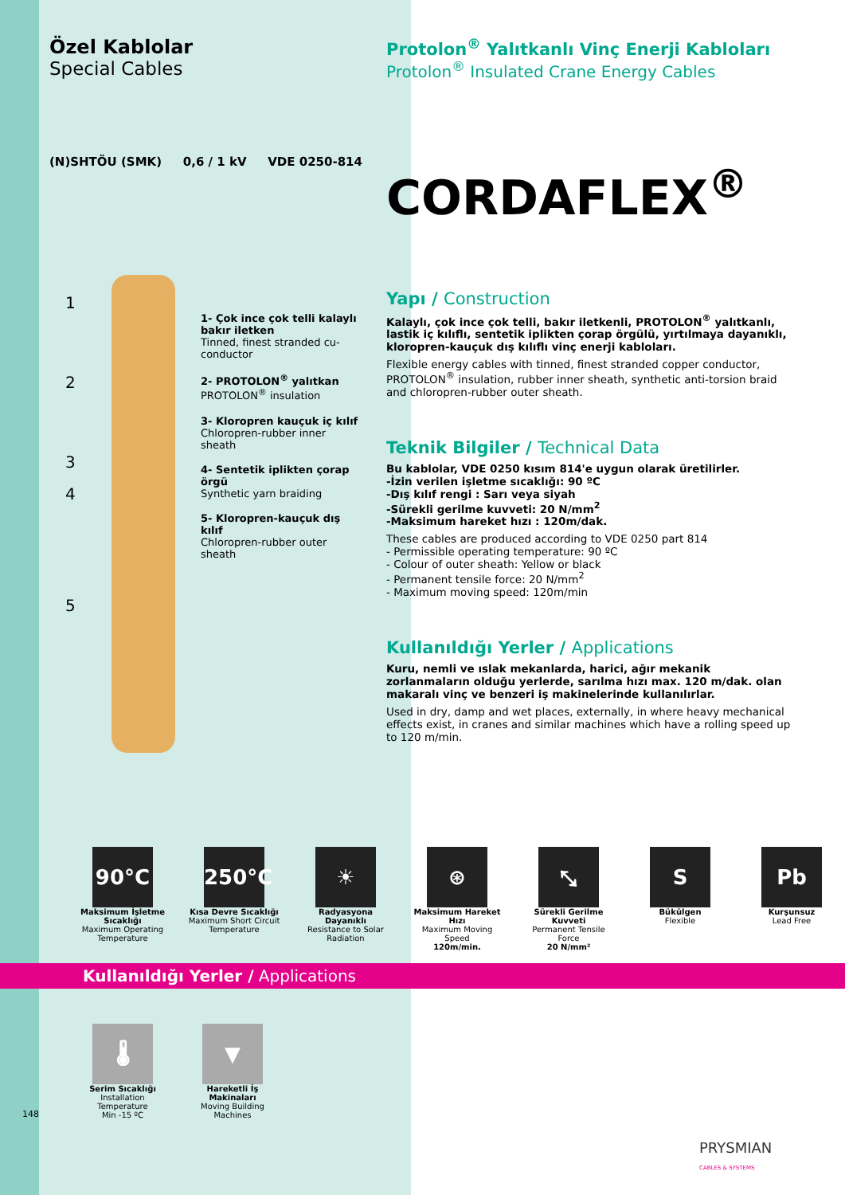Özel Kablolar
Special Cables
(N)SHTÖU (SMK) 0,6 / 1 kV VDE 0250-814
1- Çok ince çok telli kalaylı bakır iletken
Tinned, finest stranded cu-conductor
2- PROTOLON<sup>®</sup> yalıtkan
PROTOLON<sup>®</sup> insulation
3- Kloropren kauçuk iç kılıf
Chloropren-rubber inner sheath
4- Sentetik iplikten çorap örgü
Synthetic yarn braiding
5- Kloropren-kauçuk dış kılıf
Chloropren-rubber outer sheath
1
2
3
4
5
Protolon<sup>®</sup> Yalıtkanlı Vinç Enerji Kabloları
Protolon<sup>®</sup> Insulated Crane Energy Cables
CORDAFLEX<sup>®</sup>
Yapı / Construction
Kalaylı, çok ince çok telli, bakır iletkenli, PROTOLON<sup>®</sup> yalıtkanlı, lastik iç kılıflı, sentetik iplikten çorap örgülü, yırtılmaya dayanıklı, kloropren-kauçuk dış kılıflı vinç enerji kabloları.
Flexible energy cables with tinned, finest stranded copper conductor, PROTOLON<sup>®</sup> insulation, rubber inner sheath, synthetic anti-torsion braid and chloropren-rubber outer sheath.
Teknik Bilgiler / Technical Data
Bu kablolar, VDE 0250 kısım 814'e uygun olarak üretilirler.
-İzin verilen işletme sıcaklığı: 90 ºC
-Dış kılıf rengi : Sarı veya siyah
-Sürekli gerilme kuvveti: 20 N/mm<sup>2</sup>
-Maksimum hareket hızı : 120m/dak.
These cables are produced according to VDE 0250 part 814
- Permissible operating temperature: 90 ºC
- Colour of outer sheath: Yellow or black
- Permanent tensile force: 20 N/mm<sup>2</sup>
- Maximum moving speed: 120m/min
Kullanıldığı Yerler / Applications
Kuru, nemli ve ıslak mekanlarda, harici, ağır mekanik zorlanmaların olduğu yerlerde, sarılma hızı max. 120 m/dak. olan makaralı vinç ve benzeri iş makinelerinde kullanılırlar.
Used in dry, damp and wet places, externally, in where heavy mechanical effects exist, in cranes and similar machines which have a rolling speed up to 120 m/min.
90°C
Maksimum İşletme Sıcaklığı
Maximum Operating Temperature
250°C
Kısa Devre Sıcaklığı
Maximum Short Circuit Temperature
☀
Radyasyona Dayanıklı
Resistance to Solar Radiation
⊛
Maksimum Hareket Hızı
Maximum Moving Speed
120m/min.
⤡
Sürekli Gerilme Kuvveti
Permanent Tensile Force
20 N/mm²
S
Bükülgen
Flexible
Pb
Kurşunsuz
Lead Free
Kullanıldığı Yerler / Applications
🌡
Serim Sıcaklığı
Installation Temperature
Min -15 ºC
▼
Hareketli İş Makinaları
Moving Building Machines
148
PRYSMIAN
CABLES & SYSTEMS